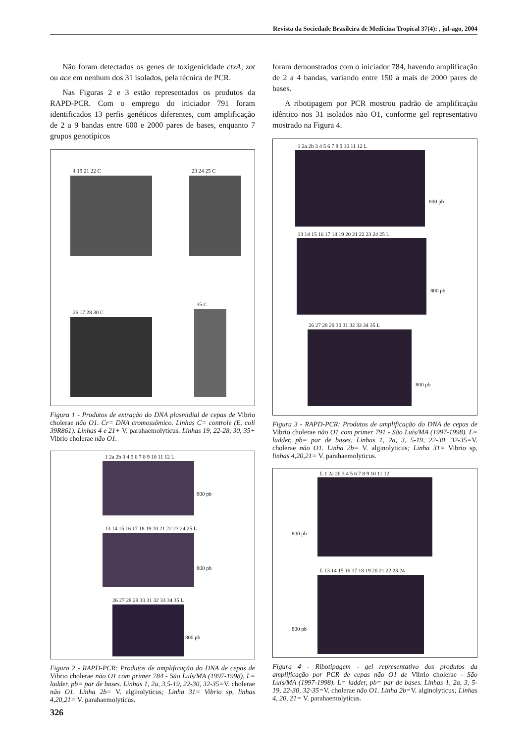Revista da Sociedade Brasileira de Medicina Tropical 37(4): , jul-ago, 2004
Não foram detectados os genes de toxigenicidade ctxA, zot ou ace em nenhum dos 31 isolados, pela técnica de PCR.
Nas Figuras 2 e 3 estão representados os produtos da RAPD-PCR. Com o emprego do iniciador 791 foram identificados 13 perfis genéticos diferentes, com amplificação de 2 a 9 bandas entre 600 e 2000 pares de bases, enquanto 7 grupos genotípicos
4 19 21 22 C 23 24 25 C
26 17 28 30 C
35 C
Figura 1 - Produtos de extração do DNA plasmidial de cepas de Vibrio cholerae não O1. Cr= DNA cromossômico. Linhas C= controle (E. coli 39R861). Linhas 4 e 21+ V. parahaemolyticus. Linhas 19, 22-28, 30, 35+ Vibrio cholerae não O1.
1 2a 2b 3 4 5 6 7 8 9 10 11 12 L
800 pb
13 14 15 16 17 18 19 20 21 22 23 24 25 L
800 pb
26 27 28 29 30 31 32 33 34 35 L
800 pb
Figura 2 - RAPD-PCR: Produtos de amplificação do DNA de cepas de Vibrio cholerae não O1 com primer 784 - São Luís/MA (1997-1998). L= ladder, pb= par de bases. Linhas 1, 2a, 3,5-19, 22-30, 32-35=V. cholerae não O1. Linha 2b= V. alginolyticus; Linha 31= Vibrio sp, linhas 4,20,21= V. parahaemolyticus.
foram demonstrados com o iniciador 784, havendo amplificação de 2 a 4 bandas, variando entre 150 a mais de 2000 pares de bases.
A ribotipagem por PCR mostrou padrão de amplificação idêntico nos 31 isolados não O1, conforme gel representativo mostrado na Figura 4.
1 2a 2b 3 4 5 6 7 8 9 10 11 12 L
800 pb
13 14 15 16 17 18 19 20 21 22 23 24 25 L
800 pb
26 27 28 29 30 31 32 33 34 35 L
800 pb
Figura 3 - RAPD-PCR: Produtos de amplificação do DNA de cepas de Vibrio cholerae não O1 com primer 791 - São Luís/MA (1997-1998). L= ladder, pb= par de bases. Linhas 1, 2a, 3, 5-19, 22-30, 32-35=V. cholerae não O1. Linha 2b= V. alginolyticus; Linha 31= Vibrio sp, linhas 4,20,21= V. parahaemolyticus.
L 1 2a 2b 3 4 5 6 7 8 9 10 11 12
800 pb
L 13 14 15 16 17 18 19 20 21 22 23 24
800 pb
Figura 4 - Ribotipagem - gel representativo dos produtos da amplificação por PCR de cepas não O1 de Vibrio cholerae - São Luís/MA (1997-1998). L= ladder, pb= par de bases. Linhas 1, 2a, 3, 5-19, 22-30, 32-35=V. cholerae não O1. Linha 2b=V. alginolyticus; Linhas 4, 20, 21= V. parahaemolyticus.
326